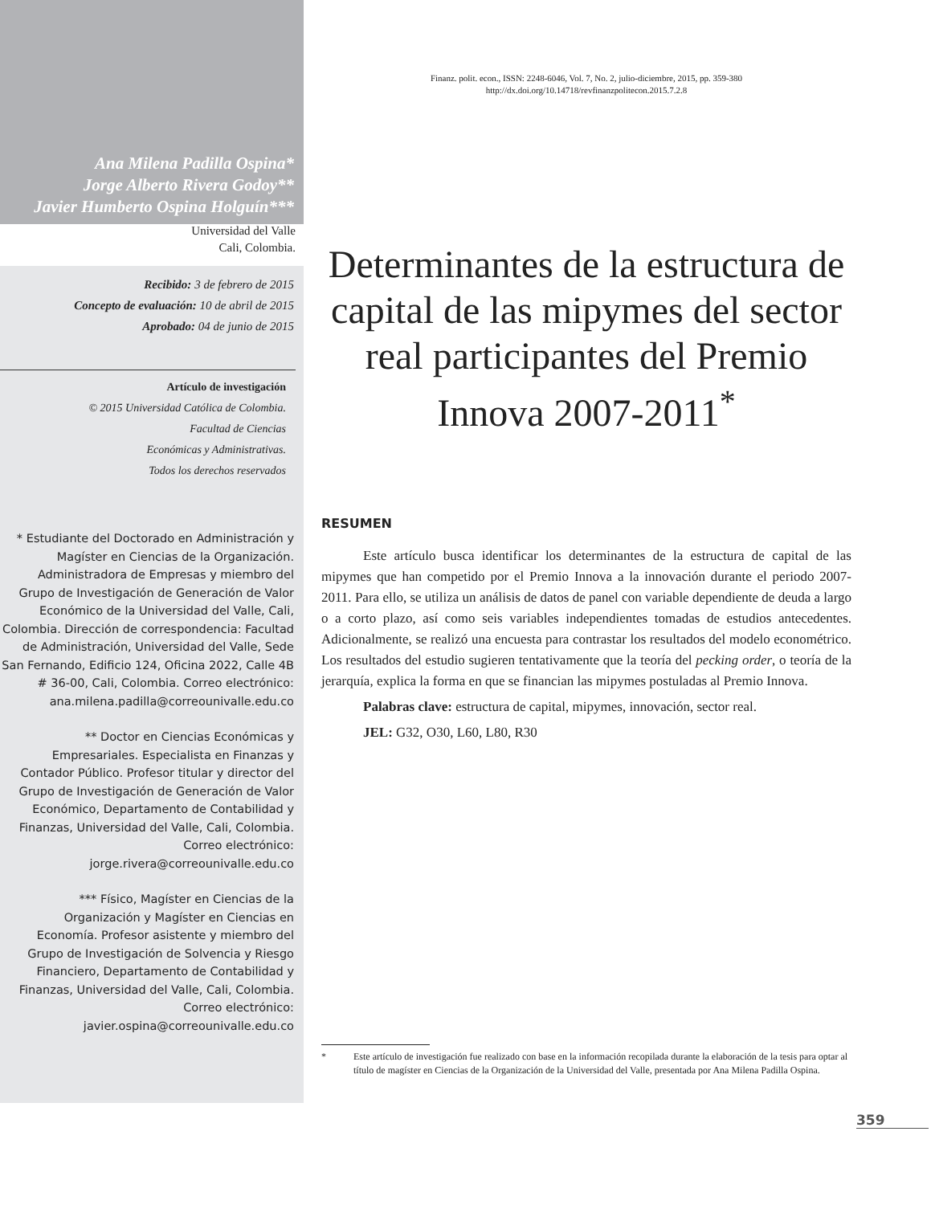Ana Milena Padilla Ospina*
Jorge Alberto Rivera Godoy**
Javier Humberto Ospina Holguín***
Universidad del Valle
Cali, Colombia.
Recibido: 3 de febrero de 2015
Concepto de evaluación: 10 de abril de 2015
Aprobado: 04 de junio de 2015
Artículo de investigación
© 2015 Universidad Católica de Colombia.
Facultad de Ciencias
Económicas y Administrativas.
Todos los derechos reservados
* Estudiante del Doctorado en Administración y Magíster en Ciencias de la Organización. Administradora de Empresas y miembro del Grupo de Investigación de Generación de Valor Económico de la Universidad del Valle, Cali, Colombia. Dirección de correspondencia: Facultad de Administración, Universidad del Valle, Sede San Fernando, Edificio 124, Oficina 2022, Calle 4B # 36-00, Cali, Colombia. Correo electrónico: ana.milena.padilla@correounivalle.edu.co
** Doctor en Ciencias Económicas y Empresariales. Especialista en Finanzas y Contador Público. Profesor titular y director del Grupo de Investigación de Generación de Valor Económico, Departamento de Contabilidad y Finanzas, Universidad del Valle, Cali, Colombia. Correo electrónico: jorge.rivera@correounivalle.edu.co
*** Físico, Magíster en Ciencias de la Organización y Magíster en Ciencias en Economía. Profesor asistente y miembro del Grupo de Investigación de Solvencia y Riesgo Financiero, Departamento de Contabilidad y Finanzas, Universidad del Valle, Cali, Colombia. Correo electrónico: javier.ospina@correounivalle.edu.co
Finanz. polit. econ., ISSN: 2248-6046, Vol. 7, No. 2, julio-diciembre, 2015, pp. 359-380
http://dx.doi.org/10.14718/revfinanzpolitecon.2015.7.2.8
Determinantes de la estructura de capital de las mipymes del sector real participantes del Premio Innova 2007-2011<sup>*</sup>
RESUMEN
Este artículo busca identificar los determinantes de la estructura de capital de las mipymes que han competido por el Premio Innova a la innovación durante el periodo 2007-2011. Para ello, se utiliza un análisis de datos de panel con variable dependiente de deuda a largo o a corto plazo, así como seis variables independientes tomadas de estudios antecedentes. Adicionalmente, se realizó una encuesta para contrastar los resultados del modelo econométrico. Los resultados del estudio sugieren tentativamente que la teoría del pecking order, o teoría de la jerarquía, explica la forma en que se financian las mipymes postuladas al Premio Innova.
Palabras clave: estructura de capital, mipymes, innovación, sector real.
JEL: G32, O30, L60, L80, R30
* Este artículo de investigación fue realizado con base en la información recopilada durante la elaboración de la tesis para optar al título de magíster en Ciencias de la Organización de la Universidad del Valle, presentada por Ana Milena Padilla Ospina.
359